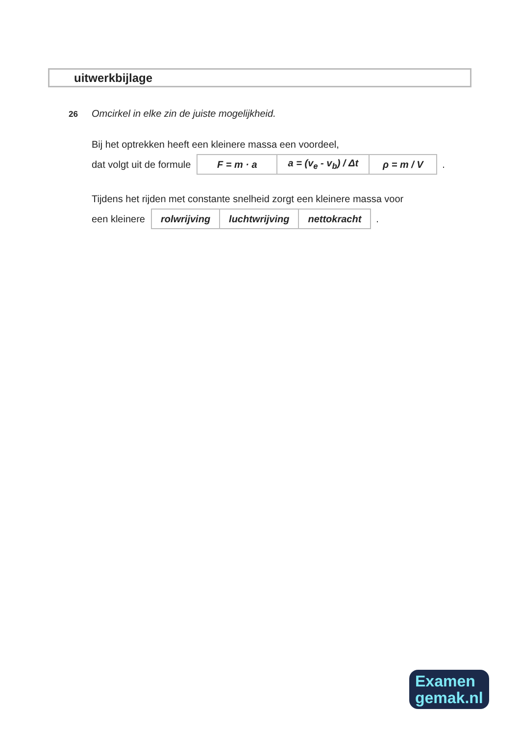uitwerkbijlage
26
Omcirkel in elke zin de juiste mogelijkheid.
Bij het optrekken heeft een kleinere massa een voordeel,
dat volgt uit de formule
| F = m · a | a = (v<sub>e</sub> - v<sub>b</sub>) / Δt | ρ = m / V |
.
Tijdens het rijden met constante snelheid zorgt een kleinere massa voor
een kleinere
| rolwrijving | luchtwrijving | nettokracht |
.
Examen
gemak.nl